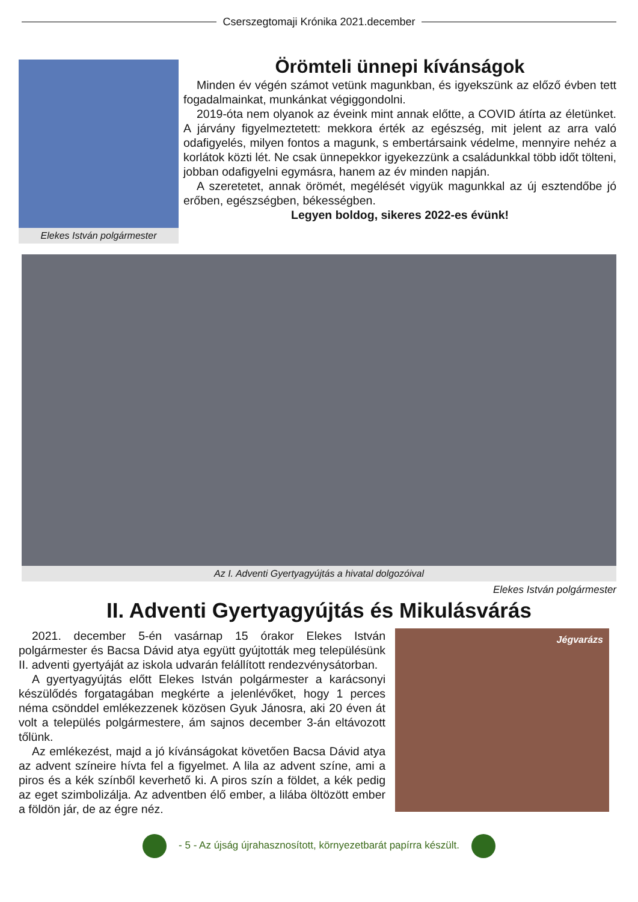Cserszegtomaji Krónika 2021.december
Elekes István polgármester
Örömteli ünnepi kívánságok
Minden év végén számot vetünk magunkban, és igyekszünk az előző évben tett fogadalmainkat, munkánkat végiggondolni.
2019-óta nem olyanok az éveink mint annak előtte, a COVID átírta az életünket. A járvány figyelmeztetett: mekkora érték az egészség, mit jelent az arra való odafigyelés, milyen fontos a magunk, s embertársaink védelme, mennyire nehéz a korlátok közti lét. Ne csak ünnepekkor igyekezzünk a családunkkal több időt tölteni, jobban odafigyelni egymásra, hanem az év minden napján.
A szeretetet, annak örömét, megélését vigyük magunkkal az új esztendőbe jó erőben, egészségben, békességben.
Legyen boldog, sikeres 2022-es évünk!
Az I. Adventi Gyertyagyújtás a hivatal dolgozóival
Elekes István polgármester
II. Adventi Gyertyagyújtás és Mikulásvárás
2021. december 5-én vasárnap 15 órakor Elekes István polgármester és Bacsa Dávid atya együtt gyújtották meg településünk II. adventi gyertyáját az iskola udvarán felállított rendezvénysátorban.
A gyertyagyújtás előtt Elekes István polgármester a karácsonyi készülődés forgatagában megkérte a jelenlévőket, hogy 1 perces néma csönddel emlékezzenek közösen Gyuk Jánosra, aki 20 éven át volt a település polgármestere, ám sajnos december 3-án eltávozott tőlünk.
Az emlékezést, majd a jó kívánságokat követően Bacsa Dávid atya az advent színeire hívta fel a figyelmet. A lila az advent színe, ami a piros és a kék színből keverhető ki. A piros szín a földet, a kék pedig az eget szimbolizálja. Az adventben élő ember, a lilába öltözött ember a földön jár, de az égre néz.
Jégvarázs
- 5 - Az újság újrahasznosított, környezetbarát papírra készült.